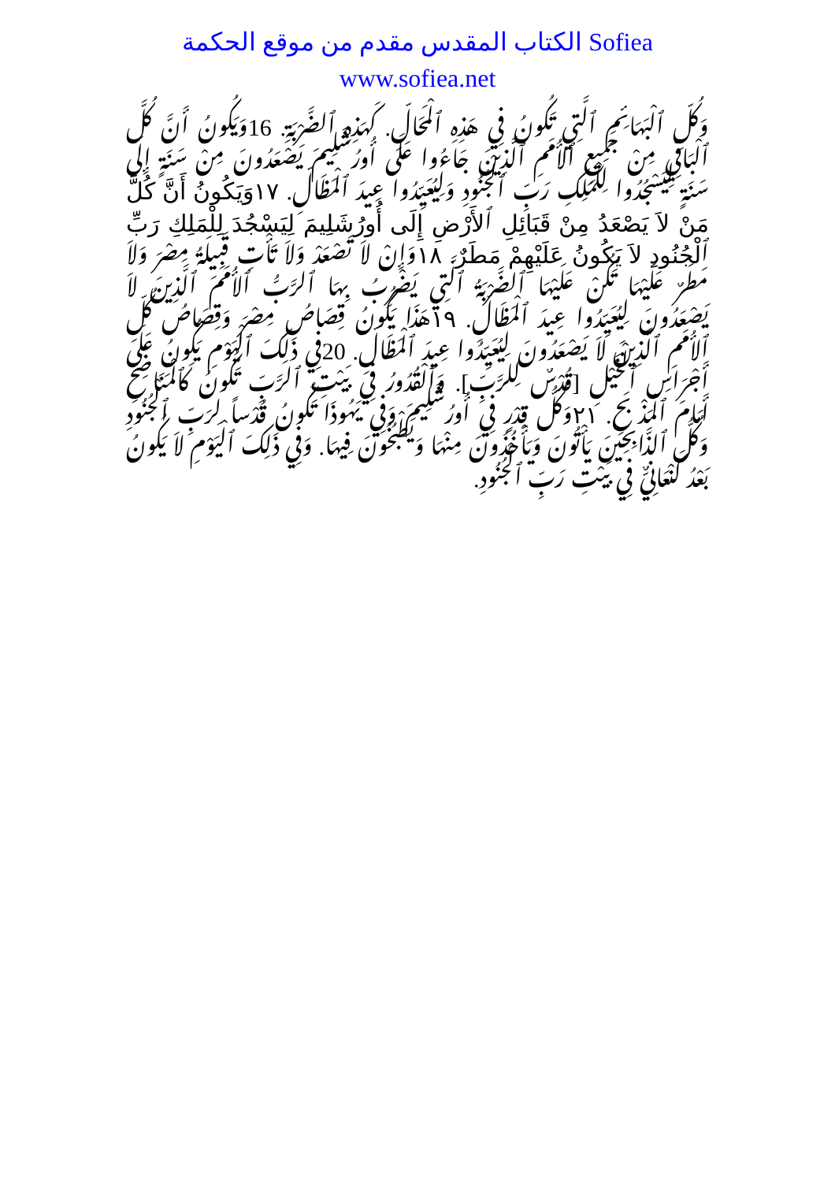الكتاب المقدس مقدم من موقع الحكمة Sofiea
www.sofiea.net
وَكُلِّ ٱلْبَهَائِمِ ٱلَّتِي تَكُونُ فِي هَذِهِ ٱلْمَحَالِّ. كَهَذِهِ ٱلضَّرْبَةِ. 16وَيَكُونُ أَنَّ كُلَّ ٱلْبَاقِي مِنْ جَمِيعِ ٱلأُمَمِ ٱلَّذِينَ جَاءُوا عَلَى أُورُشَلِيمَ يَصْعَدُونَ مِنْ سَنَةٍ إِلَى سَنَةٍ لِيَسْجُدُوا لِلْمَلِكِ رَبِّ ٱلْجُنُودِ وَلِيُعَيِّدُوا عِيدَ ٱلْمَظَالِّ. ١٧وَيَكُونُ أَنَّ كُلَّ مَنْ لاَ يَصْعَدُ مِنْ قَبَائِلِ ٱلأَرْضِ إِلَى أُورُشَلِيمَ لِيَسْجُدَ لِلْمَلِكِ رَبِّ ٱلْجُنُودِ لاَ يَكُونُ عَلَيْهِمْ مَطَرٌ. ١٨وَإِنْ لاَ تَصْعَدْ وَلاَ تَأْتِ قَبِيلَةُ مِصْرَ وَلاَ مَطَرٌ عَلَيْهَا تَكُنْ عَلَيْهَا ٱلضَّرْبَةُ ٱلَّتِي يَضْرِبُ بِهَا ٱلرَّبُّ ٱلأُمَمَ ٱلَّذِينَ لاَ يَصْعَدُونَ لِيُعَيِّدُوا عِيدَ ٱلْمَظَالِّ. ١٩هَذَا يَكُونُ قِصَاصُ مِصْرَ وَقِصَاصُ كُلِّ ٱلأُمَمِ ٱلَّذِينَ لاَ يَصْعَدُونَ لِيُعَيِّدُوا عِيدَ ٱلْمَظَالِّ. 20فِي ذَلِكَ ٱلْيَوْمِ يَكُونُ عَلَى أَجْرَاسِ ٱلْخَيْلِ [قُدْسٌ لِلرَّبِّ]. وَٱلْقُدُورُ فِي بَيْتِ ٱلرَّبِّ تَكُونُ كَٱلْمَنَاضِحِ أَمَامَ ٱلْمَذْبَحِ. ٢١وَكُلُّ قِدْرٍ فِي أُورُشَلِيمَ وَفِي يَهُوذَا تَكُونُ قُدْساً لِرَبِّ ٱلْجُنُودِ وَكُلُّ ٱلذَّابِحِينَ يَأْتُونَ وَيَأْخُذُونَ مِنْهَا وَيَطْبُخُونَ فِيهَا. وَفِي ذَلِكَ ٱلْيَوْمِ لاَ يَكُونُ بَعْدُ كَنْعَانِيٌّ فِي بَيْتِ رَبِّ ٱلْجُنُودِ.